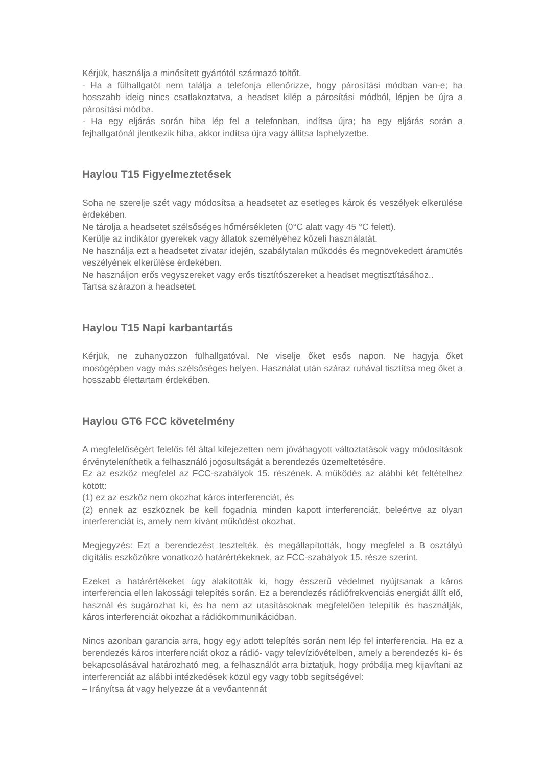Kérjük, használja a minősített gyártótól származó töltőt.
- Ha a fülhallgatót nem találja a telefonja ellenőrizze, hogy párosítási módban van-e; ha hosszabb ideig nincs csatlakoztatva, a headset kilép a párosítási módból, lépjen be újra a párosítási módba.
- Ha egy eljárás során hiba lép fel a telefonban, indítsa újra; ha egy eljárás során a fejhallgatónál jlentkezik hiba, akkor indítsa újra vagy állítsa laphelyzetbe.
Haylou T15 Figyelmeztetések
Soha ne szerelje szét vagy módosítsa a headsetet az esetleges károk és veszélyek elkerülése érdekében.
Ne tárolja a headsetet szélsőséges hőmérsékleten (0°C alatt vagy 45 °C felett).
Kerülje az indikátor gyerekek vagy állatok személyéhez közeli használatát.
Ne használja ezt a headsetet zivatar idején, szabálytalan működés és megnövekedett áramütés veszélyének elkerülése érdekében.
Ne használjon erős vegyszereket vagy erős tisztítószereket a headset megtisztításához..
Tartsa szárazon a headsetet.
Haylou T15 Napi karbantartás
Kérjük, ne zuhanyozzon fülhallgatóval. Ne viselje őket esős napon. Ne hagyja őket mosógépben vagy más szélsőséges helyen. Használat után száraz ruhával tisztítsa meg őket a hosszabb élettartam érdekében.
Haylou GT6 FCC követelmény
A megfelelőségért felelős fél által kifejezetten nem jóváhagyott változtatások vagy módosítások érvényteleníthetik a felhasználó jogosultságát a berendezés üzemeltetésére.
Ez az eszköz megfelel az FCC-szabályok 15. részének. A működés az alábbi két feltételhez kötött:
(1) ez az eszköz nem okozhat káros interferenciát, és
(2) ennek az eszköznek be kell fogadnia minden kapott interferenciát, beleértve az olyan interferenciát is, amely nem kívánt működést okozhat.
Megjegyzés: Ezt a berendezést tesztelték, és megállapították, hogy megfelel a B osztályú digitális eszközökre vonatkozó határértékeknek, az FCC-szabályok 15. része szerint.
Ezeket a határértékeket úgy alakították ki, hogy ésszerű védelmet nyújtsanak a káros interferencia ellen lakossági telepítés során. Ez a berendezés rádiófrekvenciás energiát állít elő, használ és sugározhat ki, és ha nem az utasításoknak megfelelően telepítik és használják, káros interferenciát okozhat a rádiókommunikációban.
Nincs azonban garancia arra, hogy egy adott telepítés során nem lép fel interferencia. Ha ez a berendezés káros interferenciát okoz a rádió- vagy televízióvételben, amely a berendezés ki- és bekapcsolásával határozható meg, a felhasználót arra biztatjuk, hogy próbálja meg kijavítani az interferenciát az alábbi intézkedések közül egy vagy több segítségével:
– Irányítsa át vagy helyezze át a vevőantennát